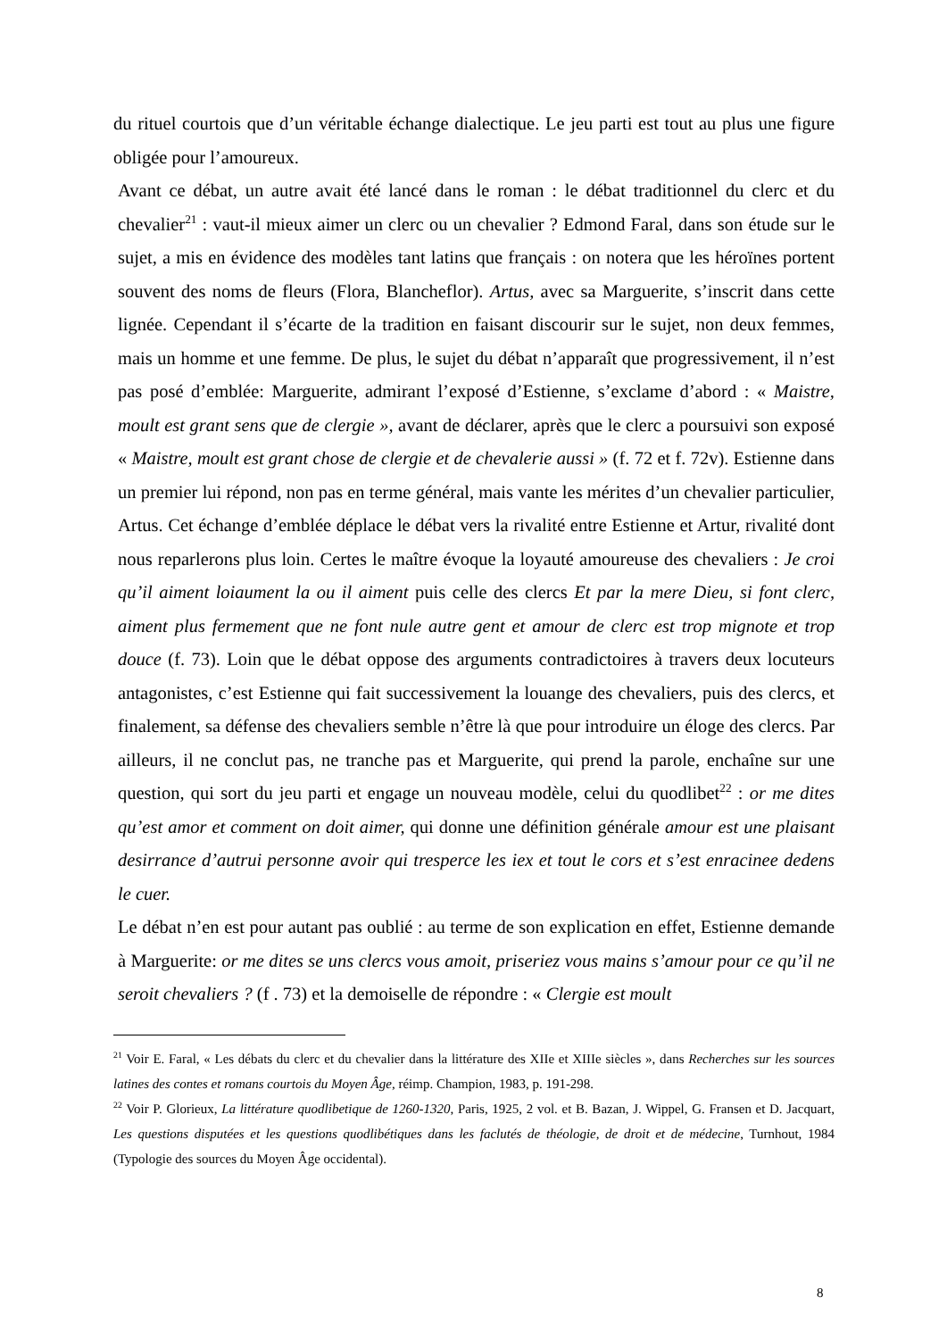du rituel courtois que d’un véritable échange dialectique. Le jeu parti est tout au plus une figure obligée pour l’amoureux.
Avant ce débat, un autre avait été lancé dans le roman : le débat traditionnel du clerc et du chevalier<sup>21</sup> : vaut-il mieux aimer un clerc ou un chevalier ? Edmond Faral, dans son étude sur le sujet, a mis en évidence des modèles tant latins que français : on notera que les héroïnes portent souvent des noms de fleurs (Flora, Blancheflor). Artus, avec sa Marguerite, s’inscrit dans cette lignée. Cependant il s’écarte de la tradition en faisant discourir sur le sujet, non deux femmes, mais un homme et une femme. De plus, le sujet du débat n’apparaît que progressivement, il n’est pas posé d’emblée: Marguerite, admirant l’exposé d’Estienne, s’exclame d’abord : « Maistre, moult est grant sens que de clergie », avant de déclarer, après que le clerc a poursuivi son exposé « Maistre, moult est grant chose de clergie et de chevalerie aussi » (f. 72 et f. 72v). Estienne dans un premier lui répond, non pas en terme général, mais vante les mérites d’un chevalier particulier, Artus. Cet échange d’emblée déplace le débat vers la rivalité entre Estienne et Artur, rivalité dont nous reparlerons plus loin. Certes le maître évoque la loyauté amoureuse des chevaliers : Je croi qu’il aiment loiaument la ou il aiment puis celle des clercs Et par la mere Dieu, si font clerc, aiment plus fermement que ne font nule autre gent et amour de clerc est trop mignote et trop douce (f. 73). Loin que le débat oppose des arguments contradictoires à travers deux locuteurs antagonistes, c’est Estienne qui fait successivement la louange des chevaliers, puis des clercs, et finalement, sa défense des chevaliers semble n’être là que pour introduire un éloge des clercs. Par ailleurs, il ne conclut pas, ne tranche pas et Marguerite, qui prend la parole, enchaîne sur une question, qui sort du jeu parti et engage un nouveau modèle, celui du quodlibet<sup>22</sup> : or me dites qu’est amor et comment on doit aimer, qui donne une définition générale amour est une plaisant desirrance d’autrui personne avoir qui tresperce les iex et tout le cors et s’est enracinee dedens le cuer.
Le débat n’en est pour autant pas oublié : au terme de son explication en effet, Estienne demande à Marguerite: or me dites se uns clercs vous amoit, priseriez vous mains s’amour pour ce qu’il ne seroit chevaliers ? (f . 73) et la demoiselle de répondre : « Clergie est moult
<sup>21</sup> Voir E. Faral, « Les débats du clerc et du chevalier dans la littérature des XIIe et XIIIe siècles », dans Recherches sur les sources latines des contes et romans courtois du Moyen Âge, réimp. Champion, 1983, p. 191-298.
<sup>22</sup> Voir P. Glorieux, La littérature quodlibetique de 1260-1320, Paris, 1925, 2 vol. et B. Bazan, J. Wippel, G. Fransen et D. Jacquart, Les questions disputées et les questions quodlibétiques dans les faclutés de théologie, de droit et de médecine, Turnhout, 1984 (Typologie des sources du Moyen Âge occidental).
8